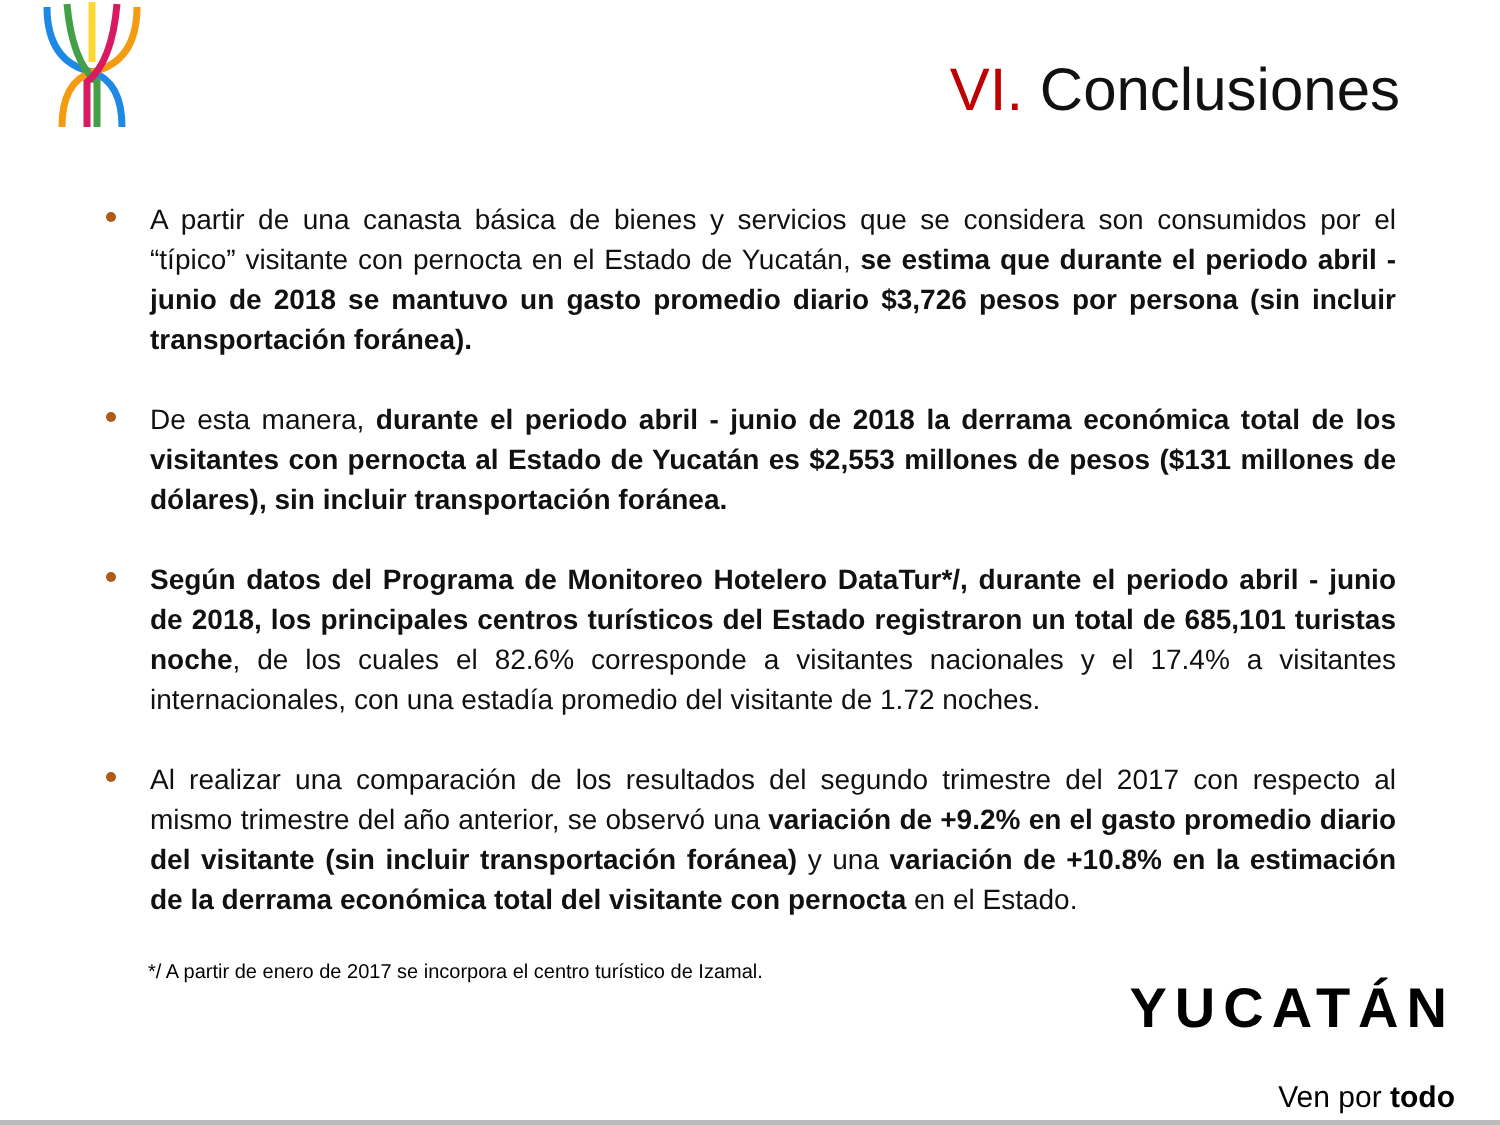VI. Conclusiones
A partir de una canasta básica de bienes y servicios que se considera son consumidos por el “típico” visitante con pernocta en el Estado de Yucatán, se estima que durante el periodo abril - junio de 2018 se mantuvo un gasto promedio diario $3,726 pesos por persona (sin incluir transportación foránea).
De esta manera, durante el periodo abril - junio de 2018 la derrama económica total de los visitantes con pernocta al Estado de Yucatán es $2,553 millones de pesos ($131 millones de dólares), sin incluir transportación foránea.
Según datos del Programa de Monitoreo Hotelero DataTur*/, durante el periodo abril - junio de 2018, los principales centros turísticos del Estado registraron un total de 685,101 turistas noche, de los cuales el 82.6% corresponde a visitantes nacionales y el 17.4% a visitantes internacionales, con una estadía promedio del visitante de 1.72 noches.
Al realizar una comparación de los resultados del segundo trimestre del 2017 con respecto al mismo trimestre del año anterior, se observó una variación de +9.2% en el gasto promedio diario del visitante (sin incluir transportación foránea) y una variación de +10.8% en la estimación de la derrama económica total del visitante con pernocta en el Estado.
*/ A partir de enero de 2017 se incorpora el centro turístico de Izamal.
YUCATÁN
Ven por todo